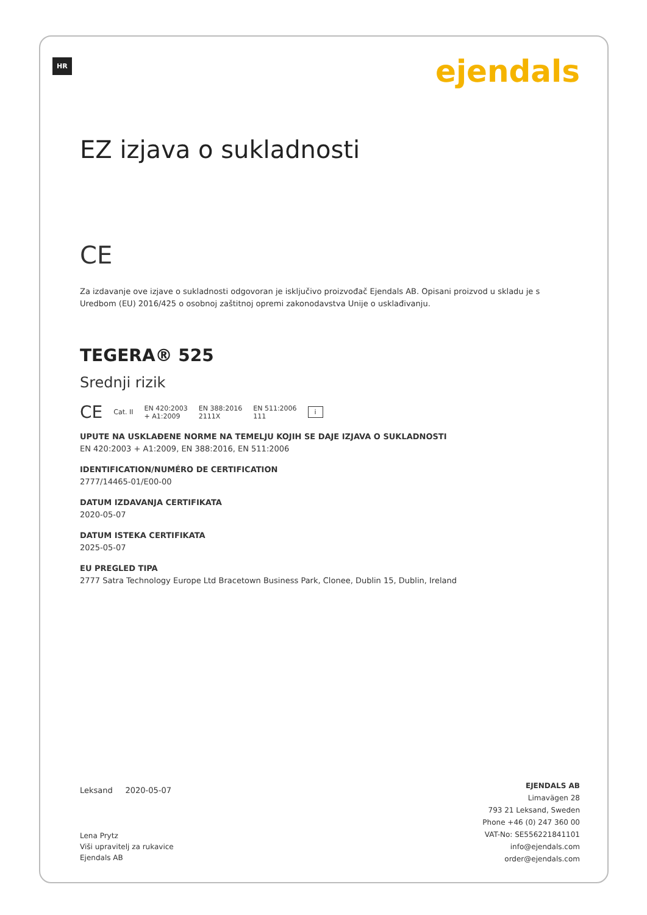HR ejendals
EZ izjava o sukladnosti
CE
Za izdavanje ove izjave o sukladnosti odgovoran je isključivo proizvođač Ejendals AB. Opisani proizvod u skladu je s Uredbom (EU) 2016/425 o osobnoj zaštitnoj opremi zakonodavstva Unije o usklađivanju.
TEGERA® 525
Srednji rizik
CE Cat. II EN 420:2003
+ A1:2009 EN 388:2016
2111X EN 511:2006
111 i
UPUTE NA USKLAĐENE NORME NA TEMELJU KOJIH SE DAJE IZJAVA O SUKLADNOSTI
EN 420:2003 + A1:2009, EN 388:2016, EN 511:2006
IDENTIFICATION/NUMÉRO DE CERTIFICATION
2777/14465-01/E00-00
DATUM IZDAVANJA CERTIFIKATA
2020-05-07
DATUM ISTEKA CERTIFIKATA
2025-05-07
EU PREGLED TIPA
2777 Satra Technology Europe Ltd Bracetown Business Park, Clonee, Dublin 15, Dublin, Ireland
Leksand 2020-05-07
Lena Prytz
Viši upravitelj za rukavice
Ejendals AB
EJENDALS AB
Limavägen 28
793 21 Leksand, Sweden
Phone +46 (0) 247 360 00
VAT-No: SE556221841101
info@ejendals.com
order@ejendals.com